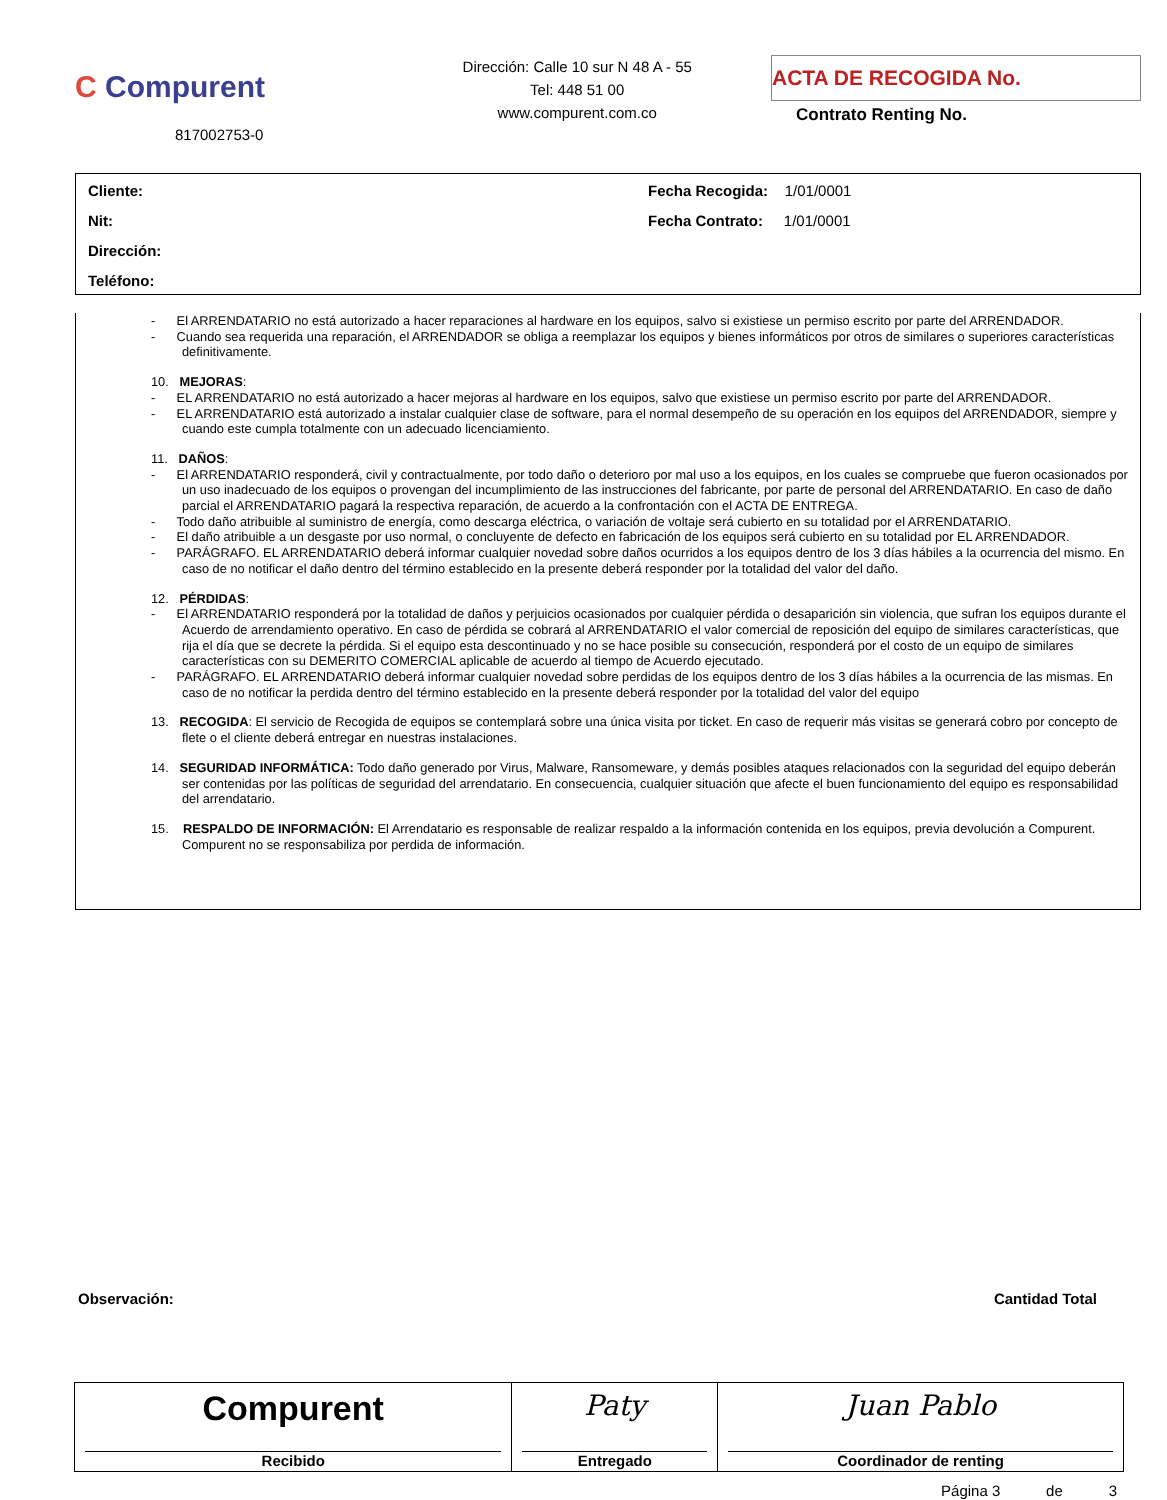C Compurent
817002753-0
Dirección: Calle 10 sur N 48 A - 55
Tel: 448 51 00
www.compurent.com.co
ACTA DE RECOGIDA No.
Contrato Renting No.
Cliente:
Nit:
Dirección:
Teléfono:
Fecha Recogida: 1/01/0001
Fecha Contrato: 1/01/0001
- El ARRENDATARIO no está autorizado a hacer reparaciones al hardware en los equipos, salvo si existiese un permiso escrito por parte del ARRENDADOR.
- Cuando sea requerida una reparación, el ARRENDADOR se obliga a reemplazar los equipos y bienes informáticos por otros de similares o superiores características definitivamente.
10. MEJORAS:
- EL ARRENDATARIO no está autorizado a hacer mejoras al hardware en los equipos, salvo que existiese un permiso escrito por parte del ARRENDADOR.
- EL ARRENDATARIO está autorizado a instalar cualquier clase de software, para el normal desempeño de su operación en los equipos del ARRENDADOR, siempre y cuando este cumpla totalmente con un adecuado licenciamiento.
11. DAÑOS:
- El ARRENDATARIO responderá, civil y contractualmente, por todo daño o deterioro por mal uso a los equipos, en los cuales se compruebe que fueron ocasionados por un uso inadecuado de los equipos o provengan del incumplimiento de las instrucciones del fabricante, por parte de personal del ARRENDATARIO. En caso de daño parcial el ARRENDATARIO pagará la respectiva reparación, de acuerdo a la confrontación con el ACTA DE ENTREGA.
- Todo daño atribuible al suministro de energía, como descarga eléctrica, o variación de voltaje será cubierto en su totalidad por el ARRENDATARIO.
- El daño atribuible a un desgaste por uso normal, o concluyente de defecto en fabricación de los equipos será cubierto en su totalidad por EL ARRENDADOR.
- PARÁGRAFO. EL ARRENDATARIO deberá informar cualquier novedad sobre daños ocurridos a los equipos dentro de los 3 días hábiles a la ocurrencia del mismo. En caso de no notificar el daño dentro del término establecido en la presente deberá responder por la totalidad del valor del daño.
12. PÉRDIDAS:
- El ARRENDATARIO responderá por la totalidad de daños y perjuicios ocasionados por cualquier pérdida o desaparición sin violencia, que sufran los equipos durante el Acuerdo de arrendamiento operativo. En caso de pérdida se cobrará al ARRENDATARIO el valor comercial de reposición del equipo de similares características, que rija el día que se decrete la pérdida. Si el equipo esta descontinuado y no se hace posible su consecución, responderá por el costo de un equipo de similares características con su DEMERITO COMERCIAL aplicable de acuerdo al tiempo de Acuerdo ejecutado.
- PARÁGRAFO. EL ARRENDATARIO deberá informar cualquier novedad sobre perdidas de los equipos dentro de los 3 días hábiles a la ocurrencia de las mismas. En caso de no notificar la perdida dentro del término establecido en la presente deberá responder por la totalidad del valor del equipo
13. RECOGIDA: El servicio de Recogida de equipos se contemplará sobre una única visita por ticket. En caso de requerir más visitas se generará cobro por concepto de flete o el cliente deberá entregar en nuestras instalaciones.
14. SEGURIDAD INFORMÁTICA: Todo daño generado por Virus, Malware, Ransomeware, y demás posibles ataques relacionados con la seguridad del equipo deberán ser contenidas por las políticas de seguridad del arrendatario. En consecuencia, cualquier situación que afecte el buen funcionamiento del equipo es responsabilidad del arrendatario.
15. RESPALDO DE INFORMACIÓN: El Arrendatario es responsable de realizar respaldo a la información contenida en los equipos, previa devolución a Compurent. Compurent no se responsabiliza por perdida de información.
Observación: Cantidad Total
| Compurent Recibido | Paty Entregado | Juan Pablo Coordinador de renting |
Página 3 de 3